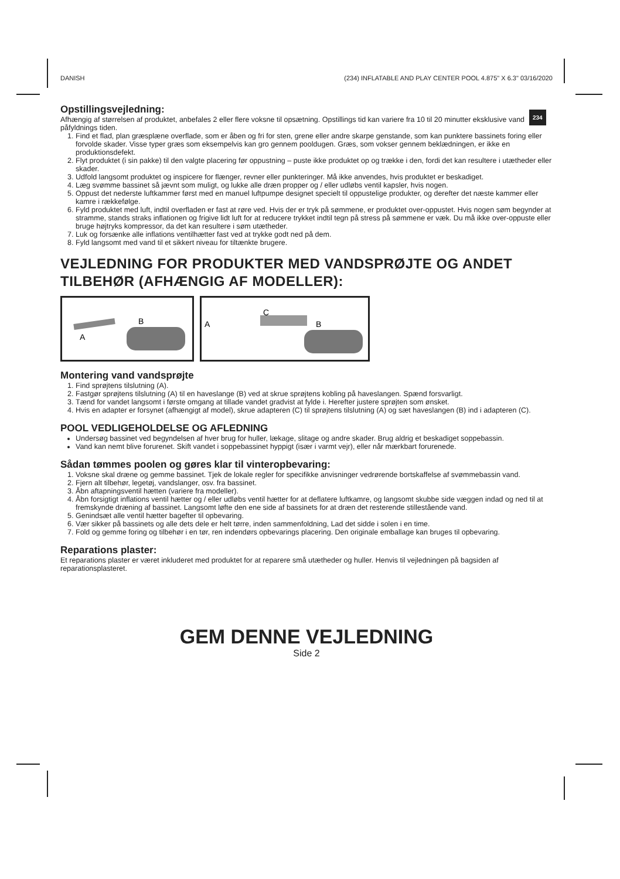DANISH (234) INFLATABLE AND PLAY CENTER POOL 4.875" X 6.3" 03/16/2020
234
Opstillingsvejledning:
Afhængig af størrelsen af produktet, anbefales 2 eller flere voksne til opsætning. Opstillings tid kan variere fra 10 til 20 minutter eksklusive vand påfyldnings tiden.
1. Find et flad, plan græsplæne overflade, som er åben og fri for sten, grene eller andre skarpe genstande, som kan punktere bassinets foring eller forvolde skader. Visse typer græs som eksempelvis kan gro gennem pooldugen. Græs, som vokser gennem beklædningen, er ikke en produktionsdefekt.
2. Flyt produktet (i sin pakke) til den valgte placering før oppustning – puste ikke produktet op og trække i den, fordi det kan resultere i utætheder eller skader.
3. Udfold langsomt produktet og inspicere for flænger, revner eller punkteringer. Må ikke anvendes, hvis produktet er beskadiget.
4. Læg svømme bassinet så jævnt som muligt, og lukke alle dræn propper og / eller udløbs ventil kapsler, hvis nogen.
5. Oppust det nederste luftkammer først med en manuel luftpumpe designet specielt til oppustelige produkter, og derefter det næste kammer eller kamre i rækkefølge.
6. Fyld produktet med luft, indtil overfladen er fast at røre ved. Hvis der er tryk på sømmene, er produktet over-oppustet. Hvis nogen søm begynder at stramme, stands straks inflationen og frigive lidt luft for at reducere trykket indtil tegn på stress på sømmene er væk. Du må ikke over-oppuste eller bruge højtryks kompressor, da det kan resultere i søm utætheder.
7. Luk og forsænke alle inflations ventilhætter fast ved at trykke godt ned på dem.
8. Fyld langsomt med vand til et sikkert niveau for tiltænkte brugere.
VEJLEDNING FOR PRODUKTER MED VANDSPRØJTE OG ANDET TILBEHØR (AFHÆNGIG AF MODELLER):
A
B
A
C
B
Montering vand vandsprøjte
1. Find sprøjtens tilslutning (A).
2. Fastgør sprøjtens tilslutning (A) til en haveslange (B) ved at skrue sprøjtens kobling på haveslangen. Spænd forsvarligt.
3. Tænd for vandet langsomt i første omgang at tillade vandet gradvist at fylde i. Herefter justere sprøjten som ønsket.
4. Hvis en adapter er forsynet (afhængigt af model), skrue adapteren (C) til sprøjtens tilslutning (A) og sæt haveslangen (B) ind i adapteren (C).
POOL VEDLIGEHOLDELSE OG AFLEDNING
Undersøg bassinet ved begyndelsen af hver brug for huller, lækage, slitage og andre skader. Brug aldrig et beskadiget soppebassin.
Vand kan nemt blive forurenet. Skift vandet i soppebassinet hyppigt (især i varmt vejr), eller når mærkbart forurenede.
Sådan tømmes poolen og gøres klar til vinteropbevaring:
1. Voksne skal dræne og gemme bassinet. Tjek de lokale regler for specifikke anvisninger vedrørende bortskaffelse af svømmebassin vand.
2. Fjern alt tilbehør, legetøj, vandslanger, osv. fra bassinet.
3. Åbn aftapningsventil hætten (variere fra modeller).
4. Åbn forsigtigt inflations ventil hætter og / eller udløbs ventil hætter for at deflatere luftkamre, og langsomt skubbe side væggen indad og ned til at fremskynde dræning af bassinet. Langsomt løfte den ene side af bassinets for at dræn det resterende stillestående vand.
5. Genindsæt alle ventil hætter bagefter til opbevaring.
6. Vær sikker på bassinets og alle dets dele er helt tørre, inden sammenfoldning, Lad det sidde i solen i en time.
7. Fold og gemme foring og tilbehør i en tør, ren indendørs opbevarings placering. Den originale emballage kan bruges til opbevaring.
Reparations plaster:
Et reparations plaster er været inkluderet med produktet for at reparere små utætheder og huller. Henvis til vejledningen på bagsiden af reparationsplasteret.
GEM DENNE VEJLEDNING
Side 2